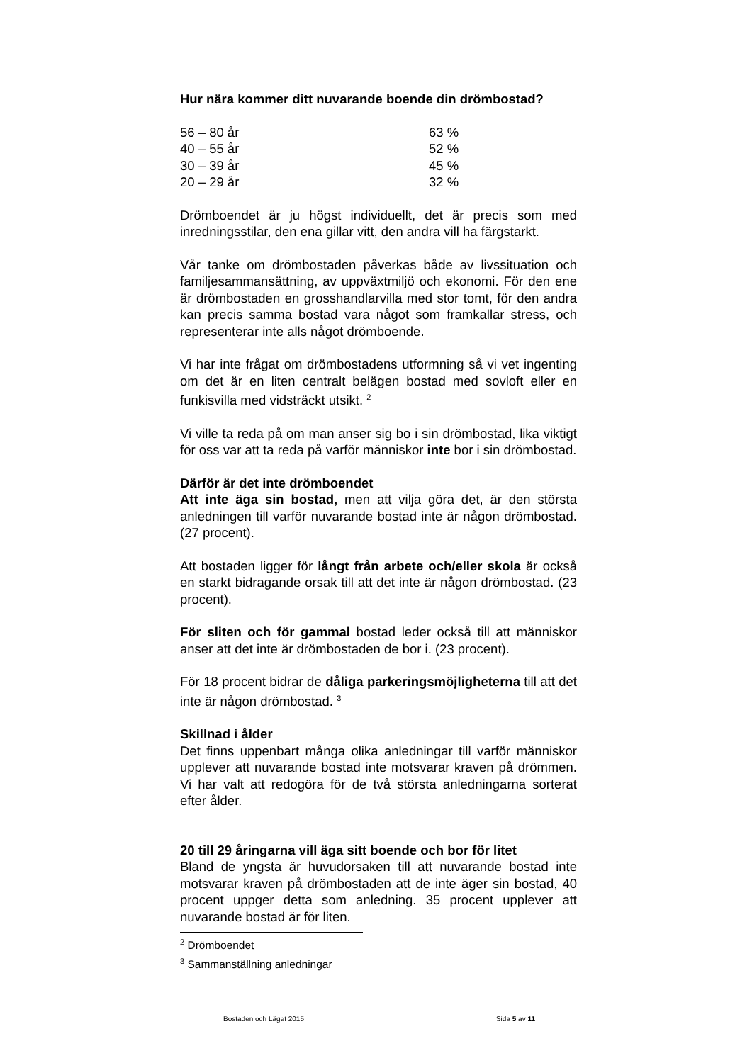Hur nära kommer ditt nuvarande boende din drömbostad?
| 56 – 80 år | 63 % |
| 40 – 55 år | 52 % |
| 30 – 39 år | 45 % |
| 20 – 29 år | 32 % |
Drömboendet är ju högst individuellt, det är precis som med inredningsstilar, den ena gillar vitt, den andra vill ha färgstarkt.
Vår tanke om drömbostaden påverkas både av livssituation och familjesammansättning, av uppväxtmiljö och ekonomi. För den ene är drömbostaden en grosshandlarvilla med stor tomt, för den andra kan precis samma bostad vara något som framkallar stress, och representerar inte alls något drömboende.
Vi har inte frågat om drömbostadens utformning så vi vet ingenting om det är en liten centralt belägen bostad med sovloft eller en funkisvilla med vidsträckt utsikt. <sup>2</sup>
Vi ville ta reda på om man anser sig bo i sin drömbostad, lika viktigt för oss var att ta reda på varför människor inte bor i sin drömbostad.
Därför är det inte drömboendet
Att inte äga sin bostad, men att vilja göra det, är den största anledningen till varför nuvarande bostad inte är någon drömbostad. (27 procent).
Att bostaden ligger för långt från arbete och/eller skola är också en starkt bidragande orsak till att det inte är någon drömbostad. (23 procent).
För sliten och för gammal bostad leder också till att människor anser att det inte är drömbostaden de bor i. (23 procent).
För 18 procent bidrar de dåliga parkeringsmöjligheterna till att det inte är någon drömbostad. <sup>3</sup>
Skillnad i ålder
Det finns uppenbart många olika anledningar till varför människor upplever att nuvarande bostad inte motsvarar kraven på drömmen. Vi har valt att redogöra för de två största anledningarna sorterat efter ålder.
20 till 29 åringarna vill äga sitt boende och bor för litet
Bland de yngsta är huvudorsaken till att nuvarande bostad inte motsvarar kraven på drömbostaden att de inte äger sin bostad, 40 procent uppger detta som anledning. 35 procent upplever att nuvarande bostad är för liten.
<sup>2</sup> Drömboendet
<sup>3</sup> Sammanställning anledningar
Bostaden och Läget 2015 Sida 5 av 11